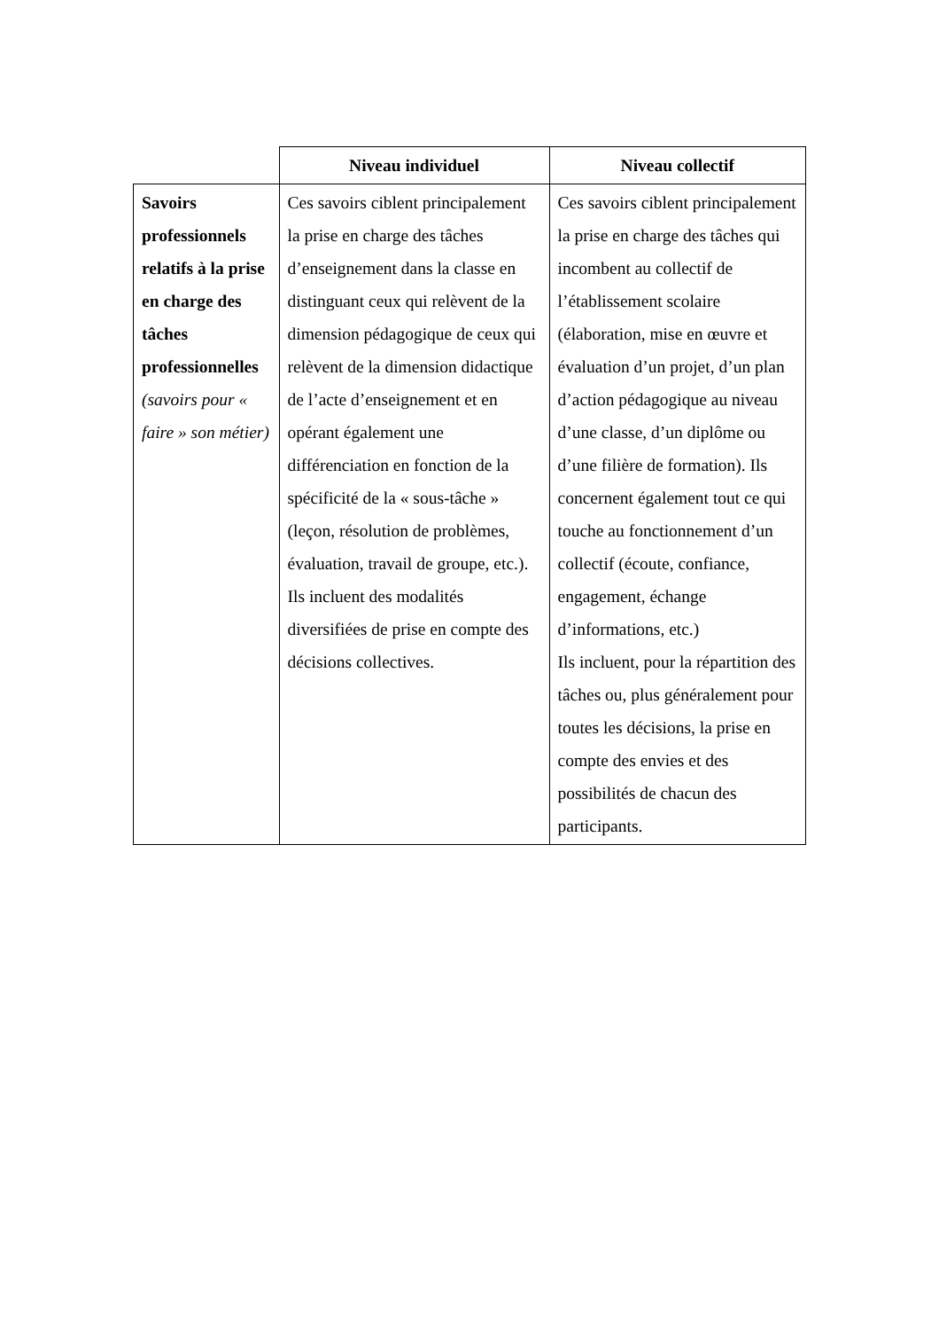| | Niveau individuel | Niveau collectif |
| Savoirs professionnels relatifs à la prise en charge des tâches professionnelles (savoirs pour « faire » son métier) | Ces savoirs ciblent principalement la prise en charge des tâches d’enseignement dans la classe en distinguant ceux qui relèvent de la dimension pédagogique de ceux qui relèvent de la dimension didactique de l’acte d’enseignement et en opérant également une différenciation en fonction de la spécificité de la « sous-tâche » (leçon, résolution de problèmes, évaluation, travail de groupe, etc.). Ils incluent des modalités diversifiées de prise en compte des décisions collectives. | Ces savoirs ciblent principalement la prise en charge des tâches qui incombent au collectif de l’établissement scolaire (élaboration, mise en œuvre et évaluation d’un projet, d’un plan d’action pédagogique au niveau d’une classe, d’un diplôme ou d’une filière de formation). Ils concernent également tout ce qui touche au fonctionnement d’un collectif (écoute, confiance, engagement, échange d’informations, etc.) Ils incluent, pour la répartition des tâches ou, plus généralement pour toutes les décisions, la prise en compte des envies et des possibilités de chacun des participants. |